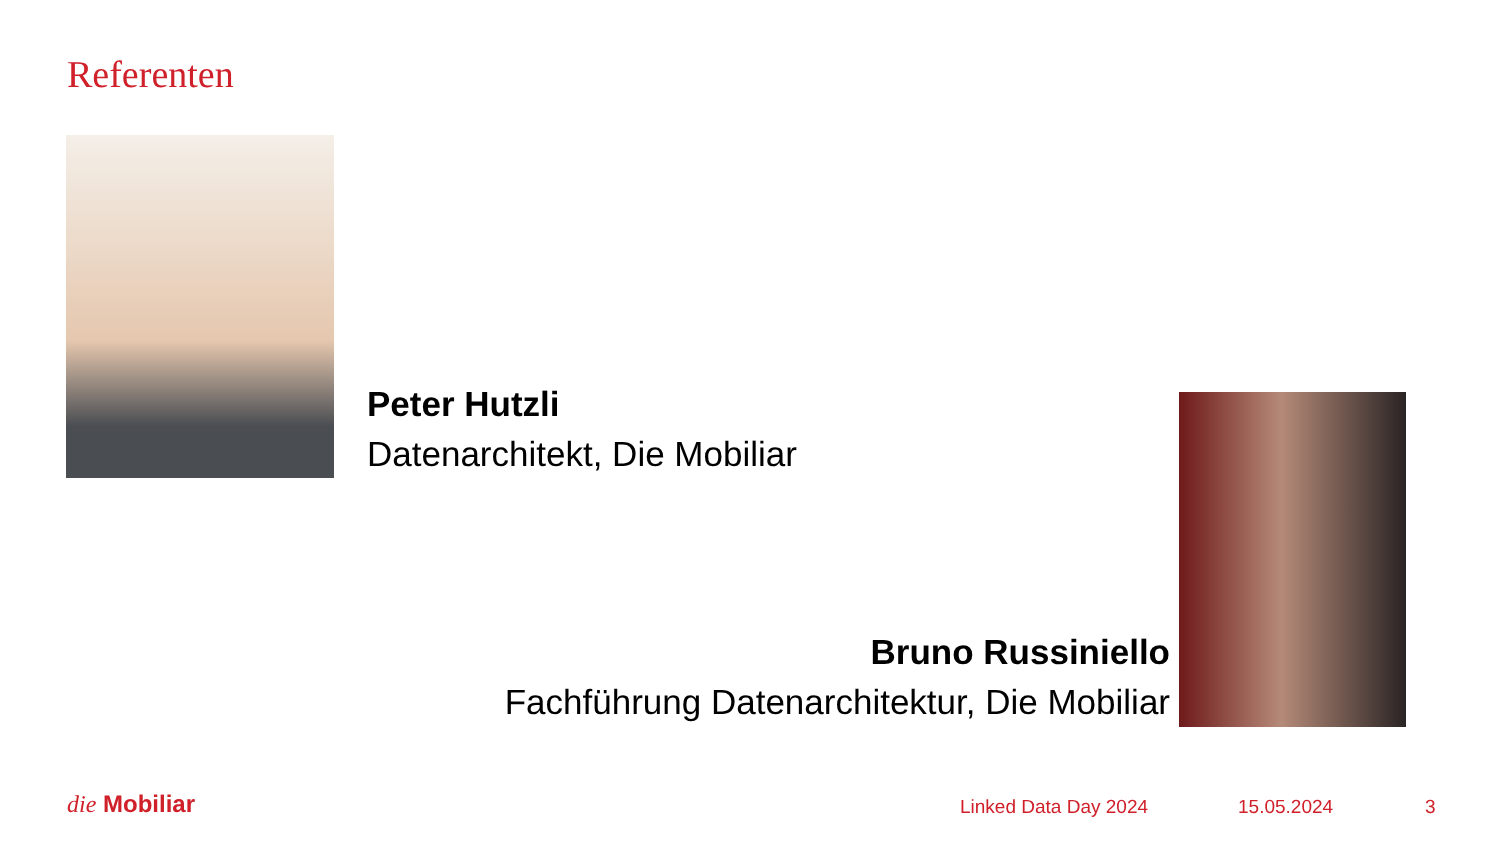Referenten
Peter Hutzli
Datenarchitekt, Die Mobiliar
Bruno Russiniello
Fachführung Datenarchitektur, Die Mobiliar
die Mobiliar Linked Data Day 2024 15.05.2024 3